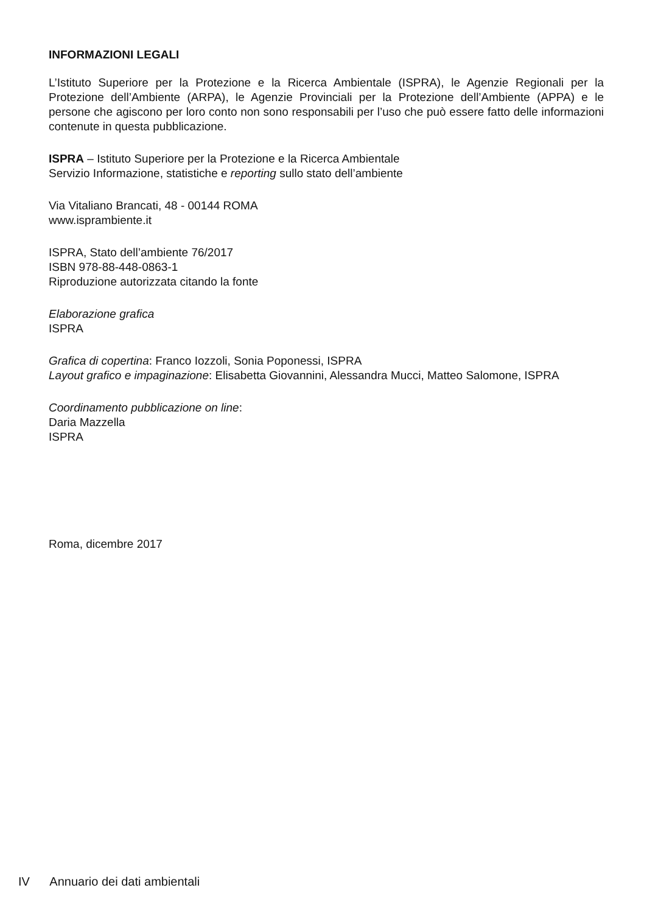INFORMAZIONI LEGALI
L’Istituto Superiore per la Protezione e la Ricerca Ambientale (ISPRA), le Agenzie Regionali per la Protezione dell’Ambiente (ARPA), le Agenzie Provinciali per la Protezione dell’Ambiente (APPA) e le persone che agiscono per loro conto non sono responsabili per l’uso che può essere fatto delle informazioni contenute in questa pubblicazione.
ISPRA – Istituto Superiore per la Protezione e la Ricerca Ambientale
Servizio Informazione, statistiche e reporting sullo stato dell’ambiente
Via Vitaliano Brancati, 48 - 00144 ROMA
www.isprambiente.it
ISPRA, Stato dell’ambiente 76/2017
ISBN 978-88-448-0863-1
Riproduzione autorizzata citando la fonte
Elaborazione grafica
ISPRA
Grafica di copertina: Franco Iozzoli, Sonia Poponessi, ISPRA
Layout grafico e impaginazione: Elisabetta Giovannini, Alessandra Mucci, Matteo Salomone, ISPRA
Coordinamento pubblicazione on line:
Daria Mazzella
ISPRA
Roma, dicembre 2017
IV Annuario dei dati ambientali